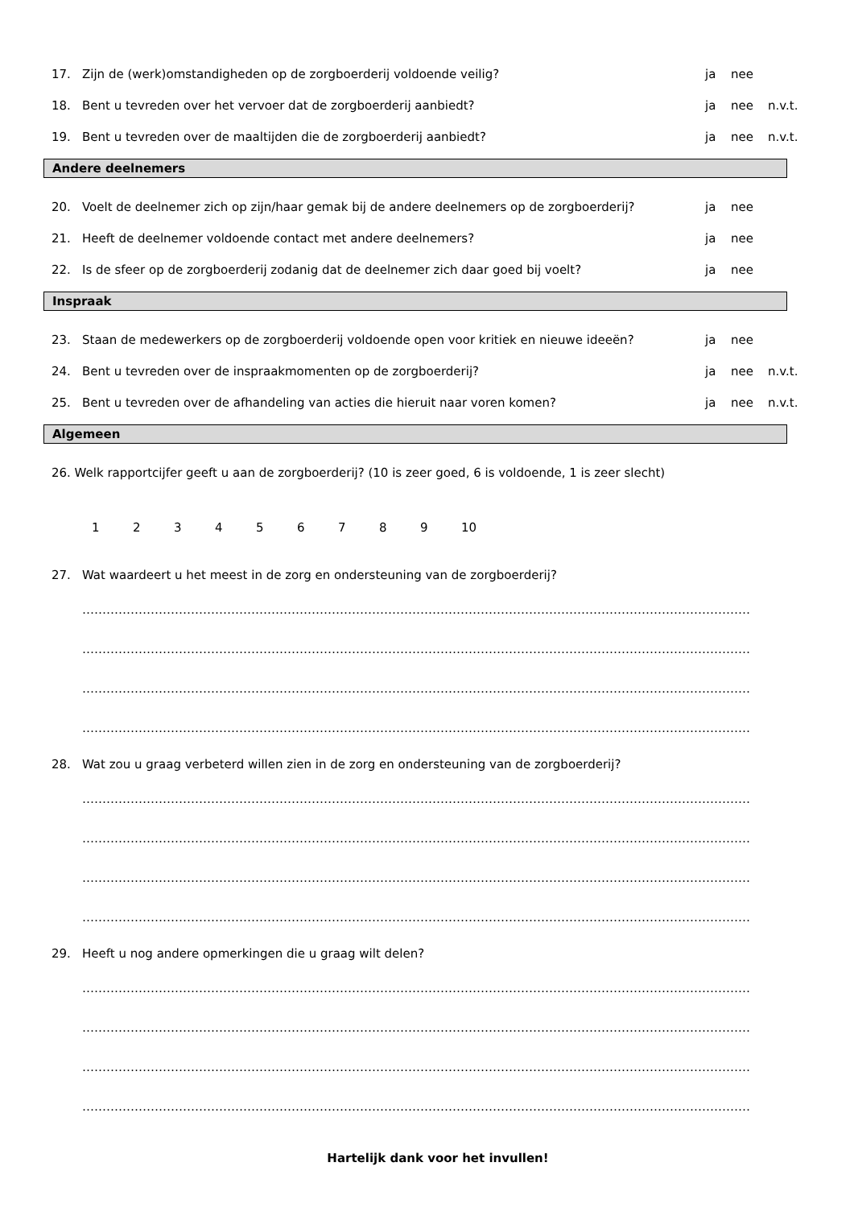17. Zijn de (werk)omstandigheden op de zorgboerderij voldoende veilig? ja nee
18. Bent u tevreden over het vervoer dat de zorgboerderij aanbiedt? ja nee n.v.t.
19. Bent u tevreden over de maaltijden die de zorgboerderij aanbiedt? ja nee n.v.t.
Andere deelnemers
20. Voelt de deelnemer zich op zijn/haar gemak bij de andere deelnemers op de zorgboerderij? ja nee
21. Heeft de deelnemer voldoende contact met andere deelnemers? ja nee
22. Is de sfeer op de zorgboerderij zodanig dat de deelnemer zich daar goed bij voelt? ja nee
Inspraak
23. Staan de medewerkers op de zorgboerderij voldoende open voor kritiek en nieuwe ideeën? ja nee
24. Bent u tevreden over de inspraakmomenten op de zorgboerderij? ja nee n.v.t.
25. Bent u tevreden over de afhandeling van acties die hieruit naar voren komen? ja nee n.v.t.
Algemeen
26. Welk rapportcijfer geeft u aan de zorgboerderij? (10 is zeer goed, 6 is voldoende, 1 is zeer slecht)
123456789 10
27. Wat waardeert u het meest in de zorg en ondersteuning van de zorgboerderij?
………………………………………………………………………………………………………………………………………………………………………
………………………………………………………………………………………………………………………………………………………………………
………………………………………………………………………………………………………………………………………………………………………
………………………………………………………………………………………………………………………………………………………………………
28. Wat zou u graag verbeterd willen zien in de zorg en ondersteuning van de zorgboerderij?
………………………………………………………………………………………………………………………………………………………………………
………………………………………………………………………………………………………………………………………………………………………
………………………………………………………………………………………………………………………………………………………………………
………………………………………………………………………………………………………………………………………………………………………
29. Heeft u nog andere opmerkingen die u graag wilt delen?
………………………………………………………………………………………………………………………………………………………………………
………………………………………………………………………………………………………………………………………………………………………
………………………………………………………………………………………………………………………………………………………………………
………………………………………………………………………………………………………………………………………………………………………
Hartelijk dank voor het invullen!